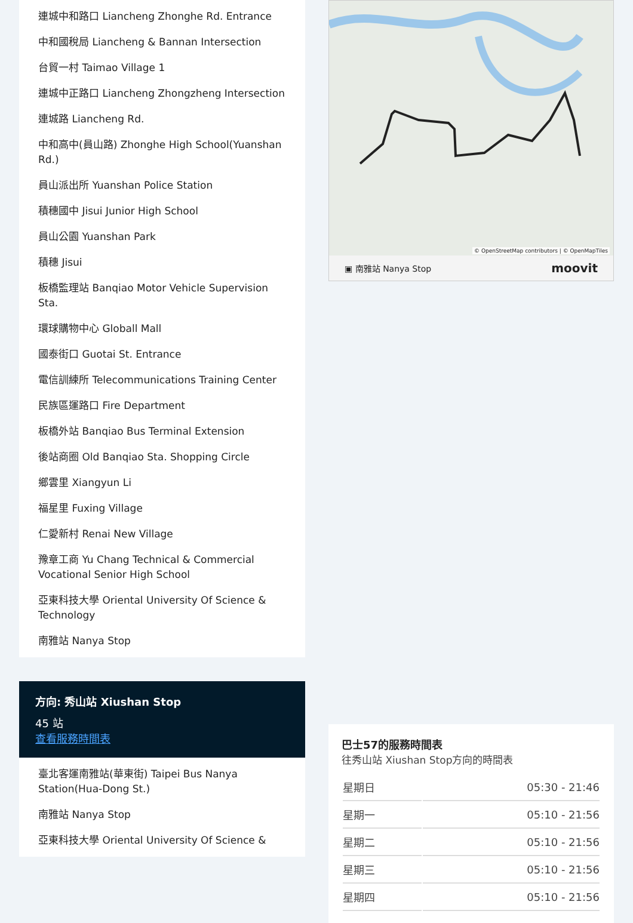連城中和路口 Liancheng Zhonghe Rd. Entrance
中和國稅局 Liancheng & Bannan Intersection
台貿一村 Taimao Village 1
連城中正路口 Liancheng Zhongzheng Intersection
連城路 Liancheng Rd.
中和高中(員山路) Zhonghe High School(Yuanshan Rd.)
員山派出所 Yuanshan Police Station
積穗國中 Jisui Junior High School
員山公園 Yuanshan Park
積穗 Jisui
板橋監理站 Banqiao Motor Vehicle Supervision Sta.
環球購物中心 Globall Mall
國泰街口 Guotai St. Entrance
電信訓練所 Telecommunications Training Center
民族區運路口 Fire Department
板橋外站 Banqiao Bus Terminal Extension
後站商圈 Old Banqiao Sta. Shopping Circle
鄉雲里 Xiangyun Li
福星里 Fuxing Village
仁愛新村 Renai New Village
豫章工商 Yu Chang Technical & Commercial Vocational Senior High School
亞東科技大學 Oriental University Of Science & Technology
南雅站 Nanya Stop
方向: 秀山站 Xiushan Stop
45 站
查看服務時間表
臺北客運南雅站(華東街) Taipei Bus Nanya Station(Hua-Dong St.)
南雅站 Nanya Stop
亞東科技大學 Oriental University Of Science &
© OpenStreetMap contributors | © OpenMapTiles
▣ 南雅站 Nanya Stop moovit
巴士57的服務時間表
往秀山站 Xiushan Stop方向的時間表
| 星期日 | 05:30 - 21:46 |
| 星期一 | 05:10 - 21:56 |
| 星期二 | 05:10 - 21:56 |
| 星期三 | 05:10 - 21:56 |
| 星期四 | 05:10 - 21:56 |